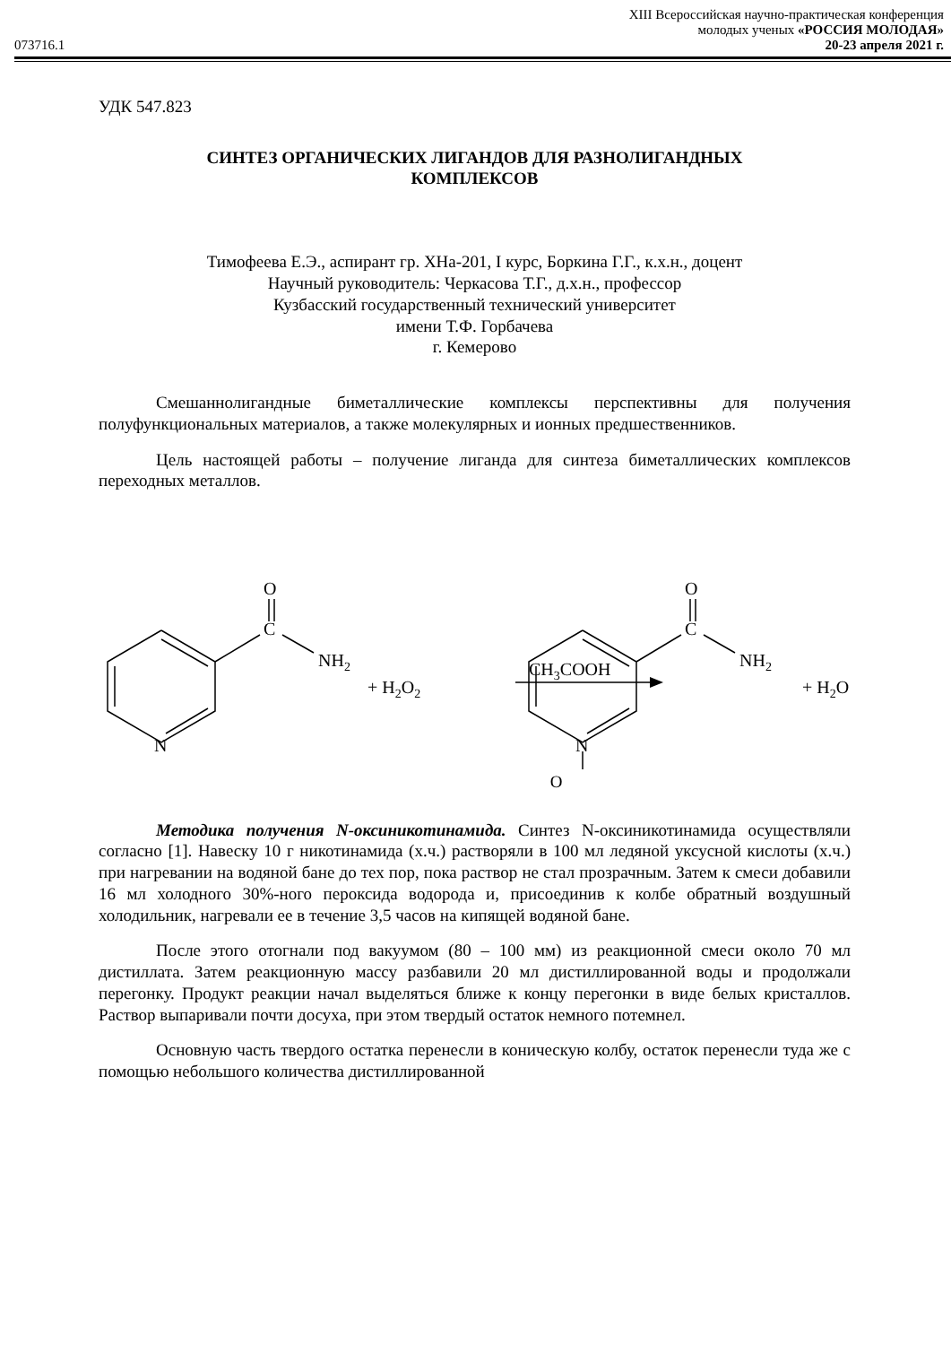XIII Всероссийская научно-практическая конференция
молодых ученых «РОССИЯ МОЛОДАЯ»
073716.1 20-23 апреля 2021 г.
УДК 547.823
СИНТЕЗ ОРГАНИЧЕСКИХ ЛИГАНДОВ ДЛЯ РАЗНОЛИГАНДНЫХ
КОМПЛЕКСОВ
Тимофеева Е.Э., аспирант гр. ХНа-201, I курс, Боркина Г.Г., к.х.н., доцент
Научный руководитель: Черкасова Т.Г., д.х.н., профессор
Кузбасский государственный технический университет
имени Т.Ф. Горбачева
г. Кемерово
Смешаннолигандные биметаллические комплексы перспективны для получения полуфункциональных материалов, а также молекулярных и ионных предшественников.
Цель настоящей работы – получение лиганда для синтеза биметаллических комплексов переходных металлов.
O
C
NH2
N
+ H2O2
CH3COOH
O
C
NH2
N
+ H2O
O
Методика получения N-оксиникотинамида. Синтез N-оксиникотинамида осуществляли согласно [1]. Навеску 10 г никотинамида (х.ч.) растворяли в 100 мл ледяной уксусной кислоты (х.ч.) при нагревании на водяной бане до тех пор, пока раствор не стал прозрачным. Затем к смеси добавили 16 мл холодного 30%-ного пероксида водорода и, присоединив к колбе обратный воздушный холодильник, нагревали ее в течение 3,5 часов на кипящей водяной бане.
После этого отогнали под вакуумом (80 – 100 мм) из реакционной смеси около 70 мл дистиллата. Затем реакционную массу разбавили 20 мл дистиллированной воды и продолжали перегонку. Продукт реакции начал выделяться ближе к концу перегонки в виде белых кристаллов. Раствор выпаривали почти досуха, при этом твердый остаток немного потемнел.
Основную часть твердого остатка перенесли в коническую колбу, остаток перенесли туда же с помощью небольшого количества дистиллированной